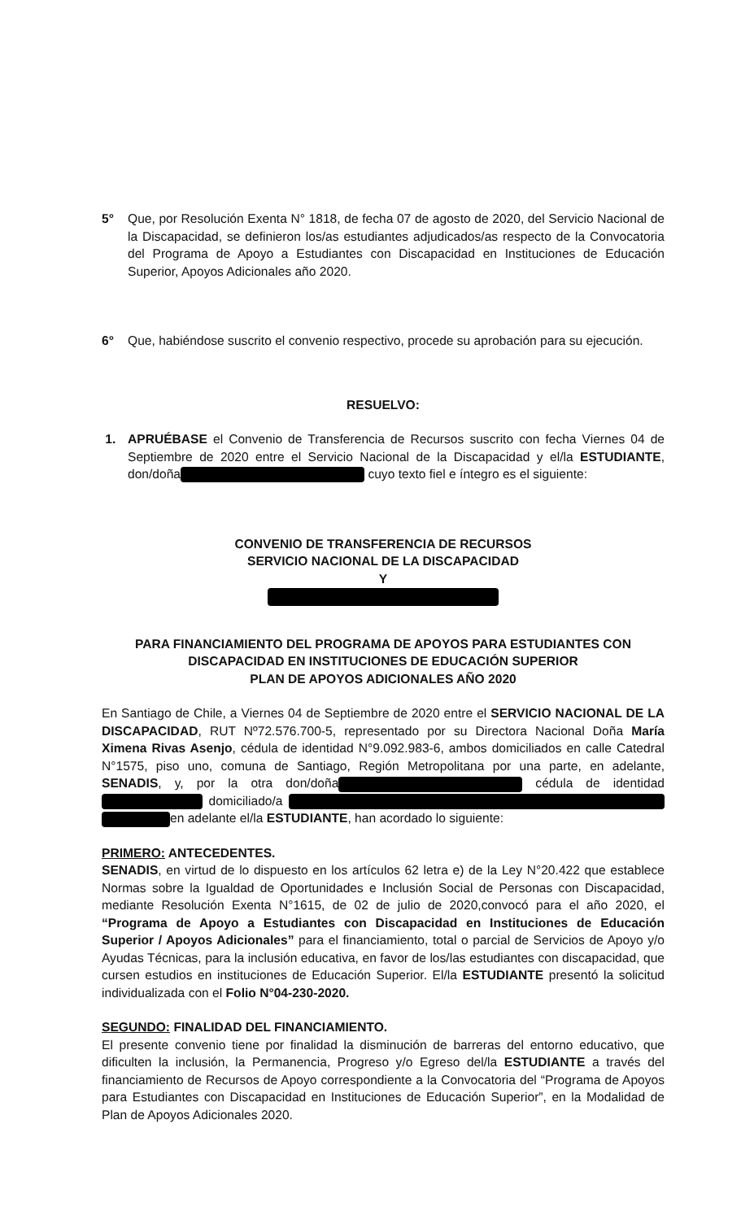5° Que, por Resolución Exenta N° 1818, de fecha 07 de agosto de 2020, del Servicio Nacional de la Discapacidad, se definieron los/as estudiantes adjudicados/as respecto de la Convocatoria del Programa de Apoyo a Estudiantes con Discapacidad en Instituciones de Educación Superior, Apoyos Adicionales año 2020.
6° Que, habiéndose suscrito el convenio respectivo, procede su aprobación para su ejecución.
RESUELVO:
1. APRUÉBASE el Convenio de Transferencia de Recursos suscrito con fecha Viernes 04 de Septiembre de 2020 entre el Servicio Nacional de la Discapacidad y el/la ESTUDIANTE, don/doña cuyo texto fiel e íntegro es el siguiente:
CONVENIO DE TRANSFERENCIA DE RECURSOS
SERVICIO NACIONAL DE LA DISCAPACIDAD
Y
PARA FINANCIAMIENTO DEL PROGRAMA DE APOYOS PARA ESTUDIANTES CON DISCAPACIDAD EN INSTITUCIONES DE EDUCACIÓN SUPERIOR
PLAN DE APOYOS ADICIONALES AÑO 2020
En Santiago de Chile, a Viernes 04 de Septiembre de 2020 entre el SERVICIO NACIONAL DE LA DISCAPACIDAD, RUT Nº72.576.700-5, representado por su Directora Nacional Doña María Ximena Rivas Asenjo, cédula de identidad N°9.092.983-6, ambos domiciliados en calle Catedral N°1575, piso uno, comuna de Santiago, Región Metropolitana por una parte, en adelante, SENADIS, y, por la otra don/doña cédula de identidad domiciliado/a en adelante el/la ESTUDIANTE, han acordado lo siguiente:
PRIMERO: ANTECEDENTES.
SENADIS, en virtud de lo dispuesto en los artículos 62 letra e) de la Ley N°20.422 que establece Normas sobre la Igualdad de Oportunidades e Inclusión Social de Personas con Discapacidad, mediante Resolución Exenta N°1615, de 02 de julio de 2020,convocó para el año 2020, el “Programa de Apoyo a Estudiantes con Discapacidad en Instituciones de Educación Superior / Apoyos Adicionales” para el financiamiento, total o parcial de Servicios de Apoyo y/o Ayudas Técnicas, para la inclusión educativa, en favor de los/las estudiantes con discapacidad, que cursen estudios en instituciones de Educación Superior. El/la ESTUDIANTE presentó la solicitud individualizada con el Folio N°04-230-2020.
SEGUNDO: FINALIDAD DEL FINANCIAMIENTO.
El presente convenio tiene por finalidad la disminución de barreras del entorno educativo, que dificulten la inclusión, la Permanencia, Progreso y/o Egreso del/la ESTUDIANTE a través del financiamiento de Recursos de Apoyo correspondiente a la Convocatoria del “Programa de Apoyos para Estudiantes con Discapacidad en Instituciones de Educación Superior”, en la Modalidad de Plan de Apoyos Adicionales 2020.